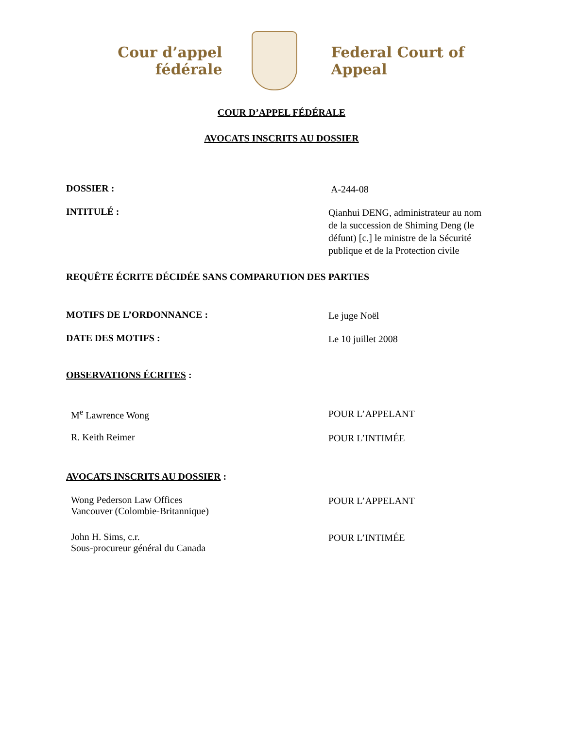Cour d’appel fédérale
Federal Court of Appeal
COUR D’APPEL FÉDÉRALE
AVOCATS INSCRITS AU DOSSIER
DOSSIER :
A-244-08
INTITULÉ :
Qianhui DENG, administrateur au nom de la succession de Shiming Deng (le défunt) [c.] le ministre de la Sécurité publique et de la Protection civile
REQUÊTE ÉCRITE DÉCIDÉE SANS COMPARUTION DES PARTIES
MOTIFS DE L’ORDONNANCE :
Le juge Noël
DATE DES MOTIFS :
Le 10 juillet 2008
OBSERVATIONS ÉCRITES :
M<sup>e</sup> Lawrence Wong
POUR L’APPELANT
R. Keith Reimer
POUR L’INTIMÉE
AVOCATS INSCRITS AU DOSSIER :
Wong Pederson Law Offices
Vancouver (Colombie-Britannique)
POUR L’APPELANT
John H. Sims, c.r.
Sous-procureur général du Canada
POUR L’INTIMÉE